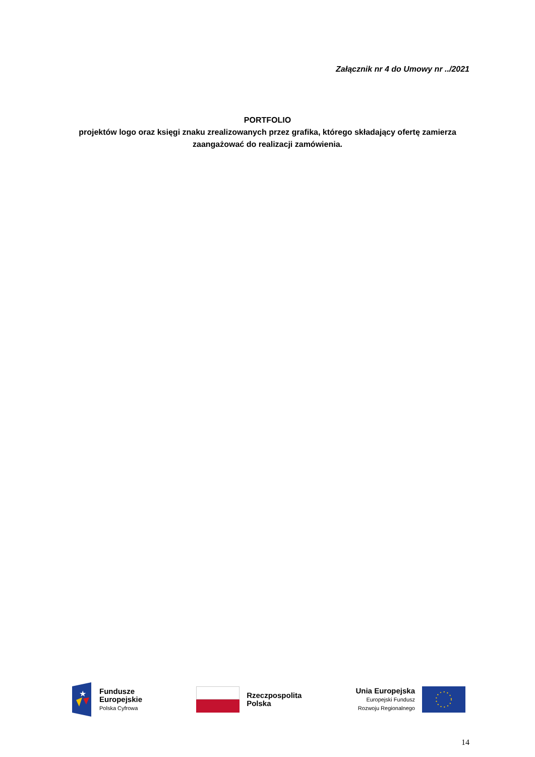Załącznik nr 4 do Umowy nr ../2021
PORTFOLIO
projektów logo oraz księgi znaku zrealizowanych przez grafika, którego składający ofertę zamierza zaangażować do realizacji zamówienia.
★
Fundusze
Europejskie
Polska Cyfrowa
Rzeczpospolita
Polska
Unia Europejska
Europejski Fundusz
Rozwoju Regionalnego
14